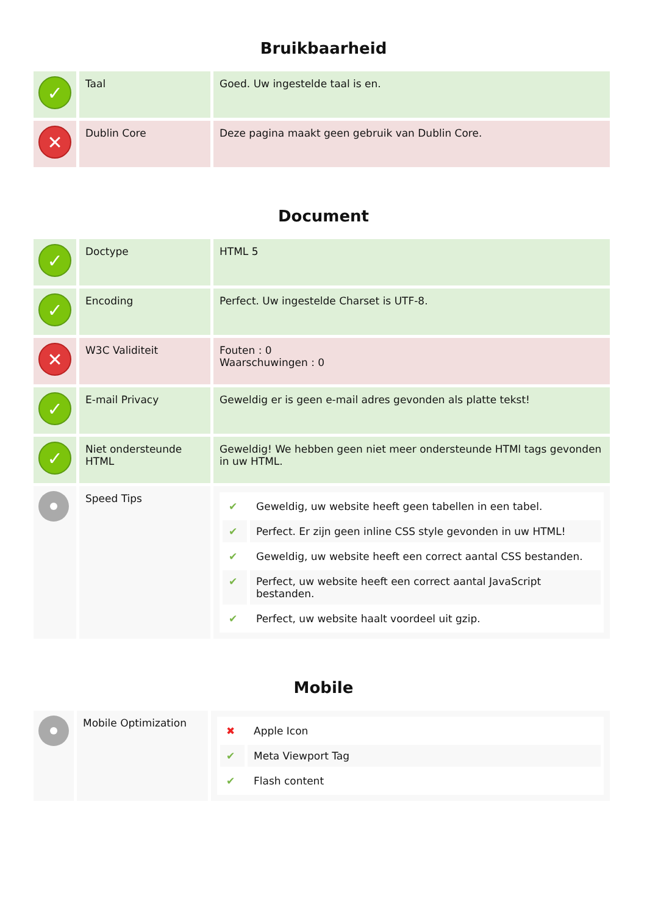Bruikbaarheid
| ✓ | Taal | Goed. Uw ingestelde taal is en. |
| ✕ | Dublin Core | Deze pagina maakt geen gebruik van Dublin Core. |
Document
| ✓ | Doctype | HTML 5 |
| ✓ | Encoding | Perfect. Uw ingestelde Charset is UTF-8. |
| ✕ | W3C Validiteit | Fouten : 0 Waarschuwingen : 0 |
| ✓ | E-mail Privacy | Geweldig er is geen e-mail adres gevonden als platte tekst! |
| ✓ | Niet ondersteunde HTML | Geweldig! We hebben geen niet meer ondersteunde HTMl tags gevonden in uw HTML. |
| | Speed Tips | / ✔ / Geweldig, uw website heeft geen tabellen in een tabel. / / ✔ / Perfect. Er zijn geen inline CSS style gevonden in uw HTML! / / ✔ / Geweldig, uw website heeft een correct aantal CSS bestanden. / / ✔ / Perfect, uw website heeft een correct aantal JavaScript bestanden. / / ✔ / Perfect, uw website haalt voordeel uit gzip. / |
Mobile
| | Mobile Optimization | / ✖ / Apple Icon / / ✔ / Meta Viewport Tag / / ✔ / Flash content / |